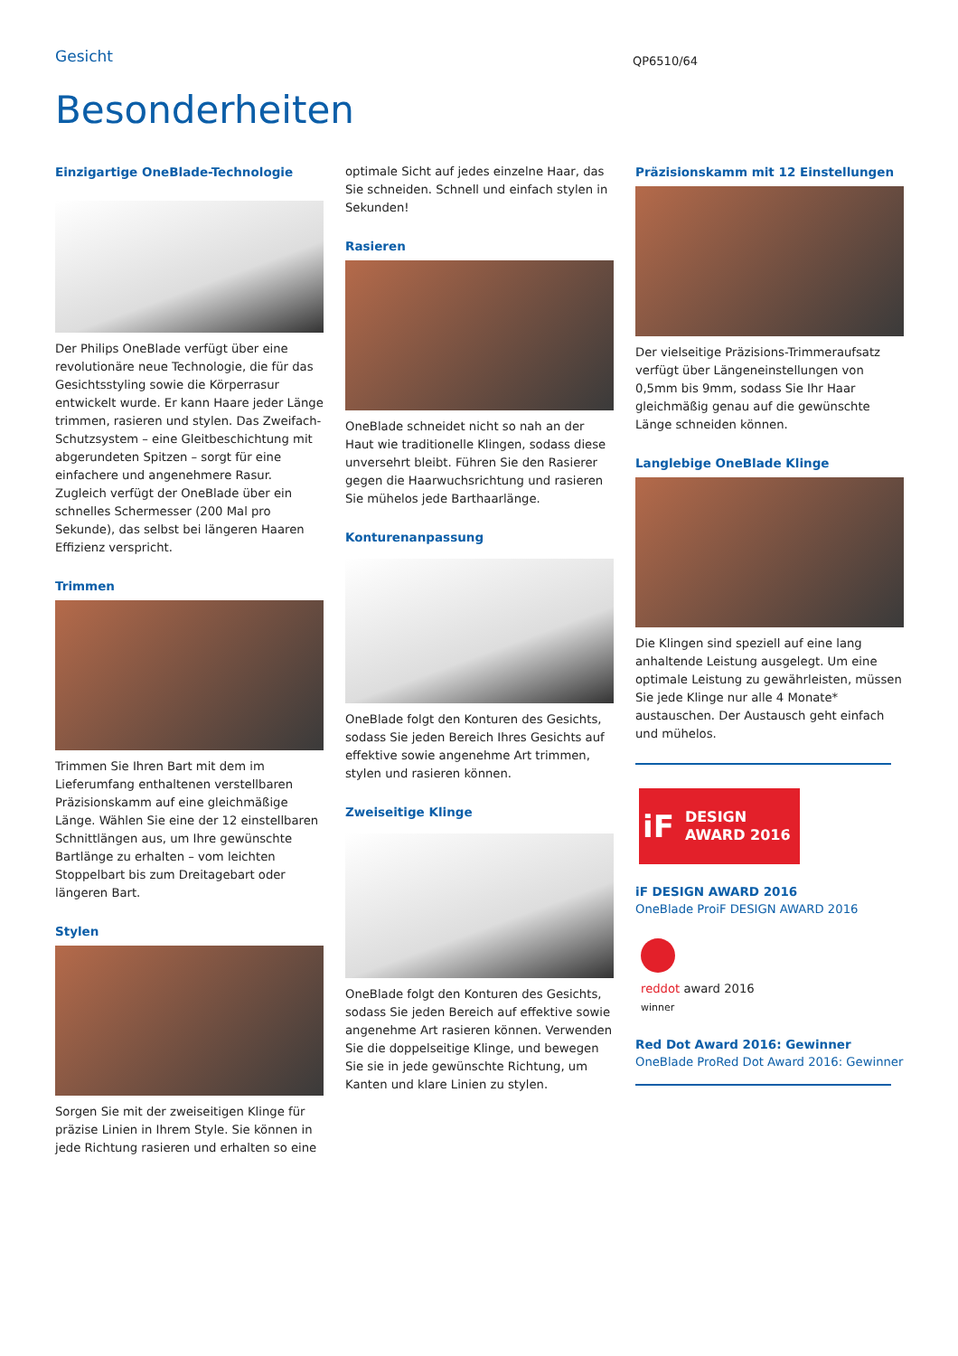Gesicht
QP6510/64
Besonderheiten
Einzigartige OneBlade-Technologie
Der Philips OneBlade verfügt über eine revolutionäre neue Technologie, die für das Gesichtsstyling sowie die Körperrasur entwickelt wurde. Er kann Haare jeder Länge trimmen, rasieren und stylen. Das Zweifach-Schutzsystem – eine Gleitbeschichtung mit abgerundeten Spitzen – sorgt für eine einfachere und angenehmere Rasur. Zugleich verfügt der OneBlade über ein schnelles Schermesser (200 Mal pro Sekunde), das selbst bei längeren Haaren Effizienz verspricht.
Trimmen
Trimmen Sie Ihren Bart mit dem im Lieferumfang enthaltenen verstellbaren Präzisionskamm auf eine gleichmäßige Länge. Wählen Sie eine der 12 einstellbaren Schnittlängen aus, um Ihre gewünschte Bartlänge zu erhalten – vom leichten Stoppelbart bis zum Dreitagebart oder längeren Bart.
Stylen
Sorgen Sie mit der zweiseitigen Klinge für präzise Linien in Ihrem Style. Sie können in jede Richtung rasieren und erhalten so eine
optimale Sicht auf jedes einzelne Haar, das Sie schneiden. Schnell und einfach stylen in Sekunden!
Rasieren
OneBlade schneidet nicht so nah an der Haut wie traditionelle Klingen, sodass diese unversehrt bleibt. Führen Sie den Rasierer gegen die Haarwuchsrichtung und rasieren Sie mühelos jede Barthaarlänge.
Konturenanpassung
OneBlade folgt den Konturen des Gesichts, sodass Sie jeden Bereich Ihres Gesichts auf effektive sowie angenehme Art trimmen, stylen und rasieren können.
Zweiseitige Klinge
OneBlade folgt den Konturen des Gesichts, sodass Sie jeden Bereich auf effektive sowie angenehme Art rasieren können. Verwenden Sie die doppelseitige Klinge, und bewegen Sie sie in jede gewünschte Richtung, um Kanten und klare Linien zu stylen.
Präzisionskamm mit 12 Einstellungen
Der vielseitige Präzisions-Trimmeraufsatz verfügt über Längeneinstellungen von 0,5mm bis 9mm, sodass Sie Ihr Haar gleichmäßig genau auf die gewünschte Länge schneiden können.
Langlebige OneBlade Klinge
Die Klingen sind speziell auf eine lang anhaltende Leistung ausgelegt. Um eine optimale Leistung zu gewährleisten, müssen Sie jede Klinge nur alle 4 Monate* austauschen. Der Austausch geht einfach und mühelos.
iF DESIGN AWARD 2016
iF DESIGN AWARD 2016
OneBlade ProiF DESIGN AWARD 2016
reddot award 2016
winner
Red Dot Award 2016: Gewinner
OneBlade ProRed Dot Award 2016: Gewinner